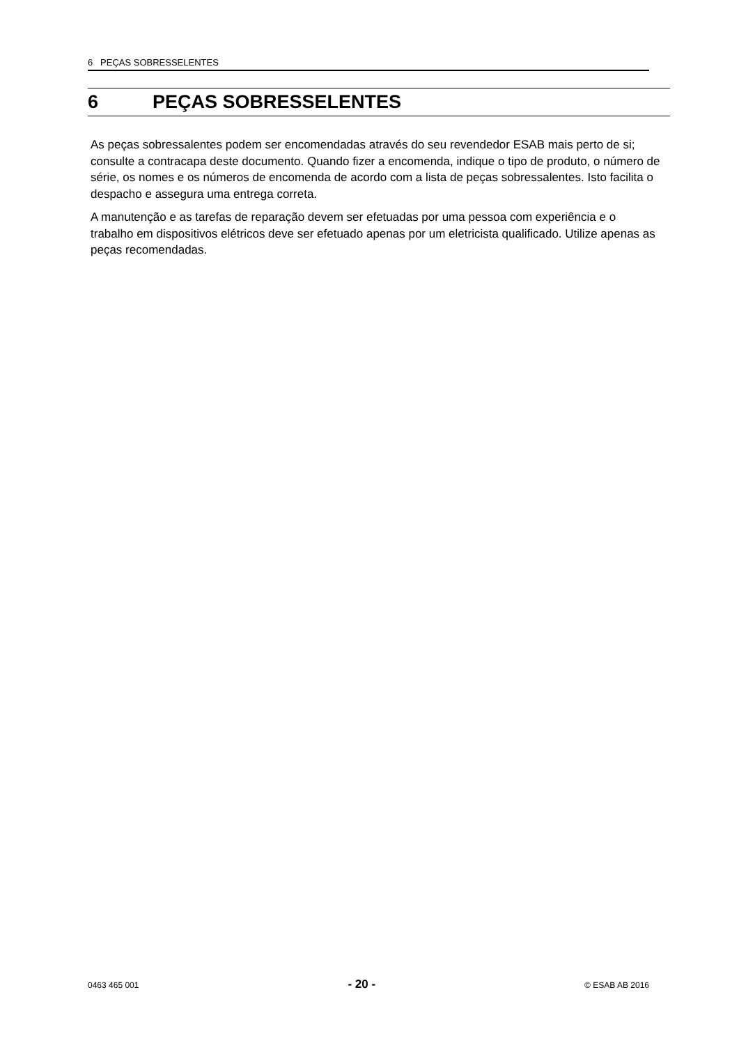6 PEÇAS SOBRESSELENTES
6 PEÇAS SOBRESSELENTES
As peças sobressalentes podem ser encomendadas através do seu revendedor ESAB mais perto de si; consulte a contracapa deste documento. Quando fizer a encomenda, indique o tipo de produto, o número de série, os nomes e os números de encomenda de acordo com a lista de peças sobressalentes. Isto facilita o despacho e assegura uma entrega correta.
A manutenção e as tarefas de reparação devem ser efetuadas por uma pessoa com experiência e o trabalho em dispositivos elétricos deve ser efetuado apenas por um eletricista qualificado. Utilize apenas as peças recomendadas.
0463 465 001 - 20 - © ESAB AB 2016